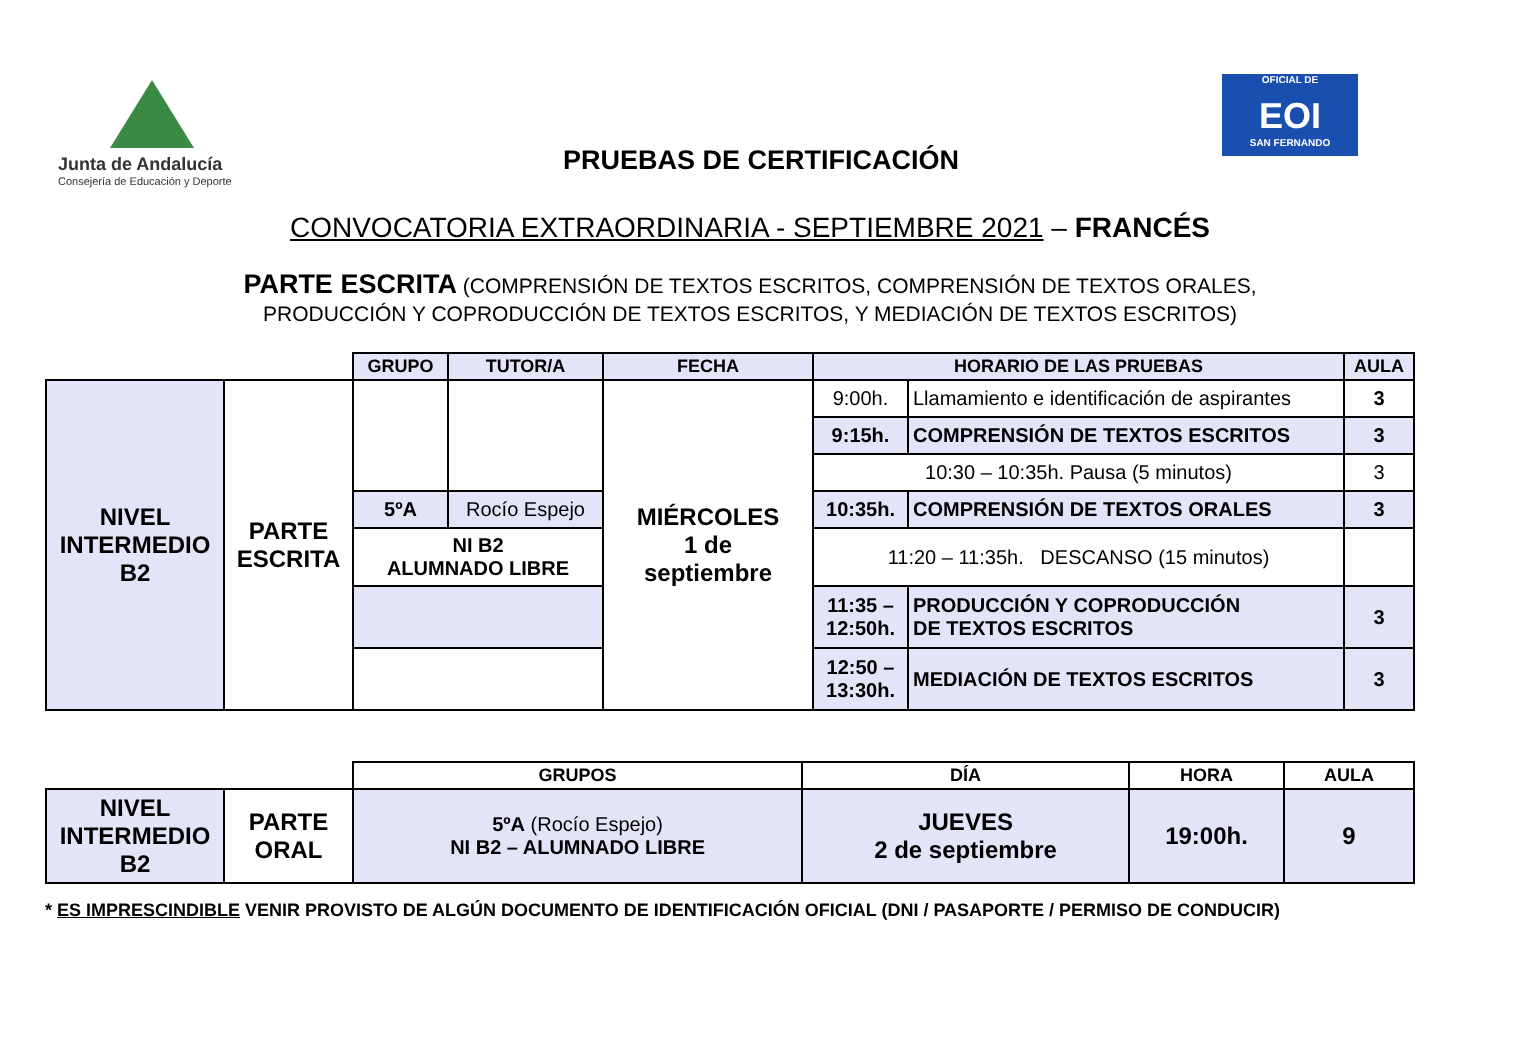Junta de Andalucía
Consejería de Educación y Deporte
OFICIAL DE
EOI
SAN FERNANDO
PRUEBAS DE CERTIFICACIÓN
CONVOCATORIA EXTRAORDINARIA - SEPTIEMBRE 2021 – FRANCÉS
PARTE ESCRITA (COMPRENSIÓN DE TEXTOS ESCRITOS, COMPRENSIÓN DE TEXTOS ORALES,
PRODUCCIÓN Y COPRODUCCIÓN DE TEXTOS ESCRITOS, Y MEDIACIÓN DE TEXTOS ESCRITOS)
| | | GRUPO | TUTOR/A | FECHA | HORARIO DE LAS PRUEBAS | | AULA |
| NIVEL INTERMEDIO B2 | PARTE ESCRITA | | | MIÉRCOLES 1 de septiembre | 9:00h. | Llamamiento e identificación de aspirantes | 3 |
| | | | | | 9:15h. | COMPRENSIÓN DE TEXTOS ESCRITOS | 3 |
| | | | | | 10:30 – 10:35h. Pausa (5 minutos) | | 3 |
| | | 5ºA | Rocío Espejo | | 10:35h. | COMPRENSIÓN DE TEXTOS ORALES | 3 |
| | | NI B2 ALUMNADO LIBRE | | | 11:20 – 11:35h. DESCANSO (15 minutos) | | |
| | | | | | 11:35 – 12:50h. | PRODUCCIÓN Y COPRODUCCIÓN DE TEXTOS ESCRITOS | 3 |
| | | | | | 12:50 – 13:30h. | MEDIACIÓN DE TEXTOS ESCRITOS | 3 |
| | | GRUPOS | DÍA | HORA | AULA |
| NIVEL INTERMEDIO B2 | PARTE ORAL | 5ºA (Rocío Espejo) NI B2 – ALUMNADO LIBRE | JUEVES 2 de septiembre | 19:00h. | 9 |
* ES IMPRESCINDIBLE VENIR PROVISTO DE ALGÚN DOCUMENTO DE IDENTIFICACIÓN OFICIAL (DNI / PASAPORTE / PERMISO DE CONDUCIR)